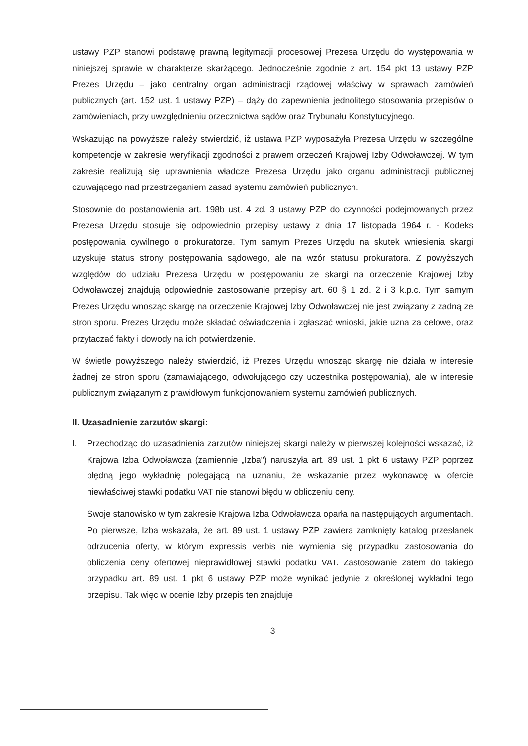ustawy PZP stanowi podstawę prawną legitymacji procesowej Prezesa Urzędu do występowania w niniejszej sprawie w charakterze skarżącego. Jednocześnie zgodnie z art. 154 pkt 13 ustawy PZP Prezes Urzędu – jako centralny organ administracji rządowej właściwy w sprawach zamówień publicznych (art. 152 ust. 1 ustawy PZP) – dąży do zapewnienia jednolitego stosowania przepisów o zamówieniach, przy uwzględnieniu orzecznictwa sądów oraz Trybunału Konstytucyjnego.
Wskazując na powyższe należy stwierdzić, iż ustawa PZP wyposażyła Prezesa Urzędu w szczególne kompetencje w zakresie weryfikacji zgodności z prawem orzeczeń Krajowej Izby Odwoławczej. W tym zakresie realizują się uprawnienia władcze Prezesa Urzędu jako organu administracji publicznej czuwającego nad przestrzeganiem zasad systemu zamówień publicznych.
Stosownie do postanowienia art. 198b ust. 4 zd. 3 ustawy PZP do czynności podejmowanych przez Prezesa Urzędu stosuje się odpowiednio przepisy ustawy z dnia 17 listopada 1964 r. - Kodeks postępowania cywilnego o prokuratorze. Tym samym Prezes Urzędu na skutek wniesienia skargi uzyskuje status strony postępowania sądowego, ale na wzór statusu prokuratora. Z powyższych względów do udziału Prezesa Urzędu w postępowaniu ze skargi na orzeczenie Krajowej Izby Odwoławczej znajdują odpowiednie zastosowanie przepisy art. 60 § 1 zd. 2 i 3 k.p.c. Tym samym Prezes Urzędu wnosząc skargę na orzeczenie Krajowej Izby Odwoławczej nie jest związany z żadną ze stron sporu. Prezes Urzędu może składać oświadczenia i zgłaszać wnioski, jakie uzna za celowe, oraz przytaczać fakty i dowody na ich potwierdzenie.
W świetle powyższego należy stwierdzić, iż Prezes Urzędu wnosząc skargę nie działa w interesie żadnej ze stron sporu (zamawiającego, odwołującego czy uczestnika postępowania), ale w interesie publicznym związanym z prawidłowym funkcjonowaniem systemu zamówień publicznych.
II. Uzasadnienie zarzutów skargi:
I. Przechodząc do uzasadnienia zarzutów niniejszej skargi należy w pierwszej kolejności wskazać, iż Krajowa Izba Odwoławcza (zamiennie „Izba") naruszyła art. 89 ust. 1 pkt 6 ustawy PZP poprzez błędną jego wykładnię polegającą na uznaniu, że wskazanie przez wykonawcę w ofercie niewłaściwej stawki podatku VAT nie stanowi błędu w obliczeniu ceny.
Swoje stanowisko w tym zakresie Krajowa Izba Odwoławcza oparła na następujących argumentach. Po pierwsze, Izba wskazała, że art. 89 ust. 1 ustawy PZP zawiera zamknięty katalog przesłanek odrzucenia oferty, w którym expressis verbis nie wymienia się przypadku zastosowania do obliczenia ceny ofertowej nieprawidłowej stawki podatku VAT. Zastosowanie zatem do takiego przypadku art. 89 ust. 1 pkt 6 ustawy PZP może wynikać jedynie z określonej wykładni tego przepisu. Tak więc w ocenie Izby przepis ten znajduje
3